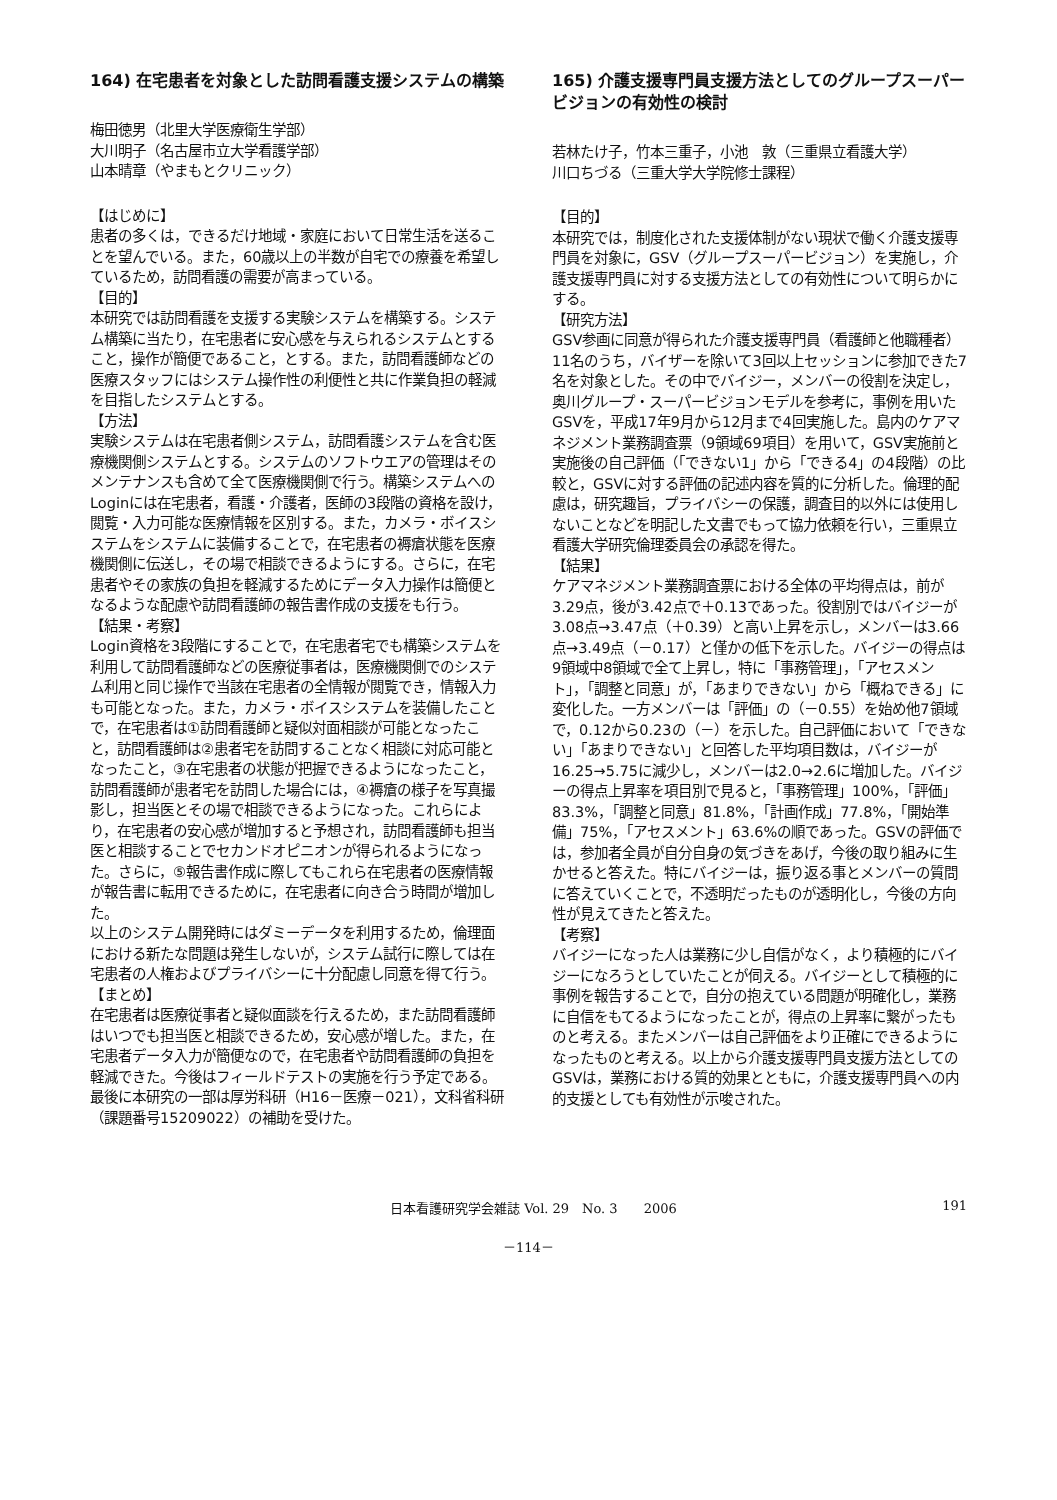164) 在宅患者を対象とした訪問看護支援システムの構築
梅田徳男（北里大学医療衛生学部）
大川明子（名古屋市立大学看護学部）
山本晴章（やまもとクリニック）
【はじめに】
患者の多くは，できるだけ地域・家庭において日常生活を送ることを望んでいる。また，60歳以上の半数が自宅での療養を希望しているため，訪問看護の需要が高まっている。
【目的】
本研究では訪問看護を支援する実験システムを構築する。システム構築に当たり，在宅患者に安心感を与えられるシステムとすること，操作が簡便であること，とする。また，訪問看護師などの医療スタッフにはシステム操作性の利便性と共に作業負担の軽減を目指したシステムとする。
【方法】
実験システムは在宅患者側システム，訪問看護システムを含む医療機関側システムとする。システムのソフトウエアの管理はそのメンテナンスも含めて全て医療機関側で行う。構築システムへのLoginには在宅患者，看護・介護者，医師の3段階の資格を設け，閲覧・入力可能な医療情報を区別する。また，カメラ・ボイスシステムをシステムに装備することで，在宅患者の褥瘡状態を医療機関側に伝送し，その場で相談できるようにする。さらに，在宅患者やその家族の負担を軽減するためにデータ入力操作は簡便となるような配慮や訪問看護師の報告書作成の支援をも行う。
【結果・考察】
Login資格を3段階にすることで，在宅患者宅でも構築システムを利用して訪問看護師などの医療従事者は，医療機関側でのシステム利用と同じ操作で当該在宅患者の全情報が閲覧でき，情報入力も可能となった。また，カメラ・ボイスシステムを装備したことで，在宅患者は①訪問看護師と疑似対面相談が可能となったこと，訪問看護師は②患者宅を訪問することなく相談に対応可能となったこと，③在宅患者の状態が把握できるようになったこと，訪問看護師が患者宅を訪問した場合には，④褥瘡の様子を写真撮影し，担当医とその場で相談できるようになった。これらにより，在宅患者の安心感が増加すると予想され，訪問看護師も担当医と相談することでセカンドオピニオンが得られるようになった。さらに，⑤報告書作成に際してもこれら在宅患者の医療情報が報告書に転用できるために，在宅患者に向き合う時間が増加した。
以上のシステム開発時にはダミーデータを利用するため，倫理面における新たな問題は発生しないが，システム試行に際しては在宅患者の人権およびプライバシーに十分配慮し同意を得て行う。
【まとめ】
在宅患者は医療従事者と疑似面談を行えるため，また訪問看護師はいつでも担当医と相談できるため，安心感が増した。また，在宅患者データ入力が簡便なので，在宅患者や訪問看護師の負担を軽減できた。今後はフィールドテストの実施を行う予定である。
最後に本研究の一部は厚労科研（H16－医療－021），文科省科研（課題番号15209022）の補助を受けた。
165) 介護支援専門員支援方法としてのグループスーパービジョンの有効性の検討
若林たけ子，竹本三重子，小池　敦（三重県立看護大学）
川口ちづる（三重大学大学院修士課程）
【目的】
本研究では，制度化された支援体制がない現状で働く介護支援専門員を対象に，GSV（グループスーパービジョン）を実施し，介護支援専門員に対する支援方法としての有効性について明らかにする。
【研究方法】
GSV参画に同意が得られた介護支援専門員（看護師と他職種者）11名のうち，バイザーを除いて3回以上セッションに参加できた7名を対象とした。その中でバイジー，メンバーの役割を決定し，奥川グループ・スーパービジョンモデルを参考に，事例を用いたGSVを，平成17年9月から12月まで4回実施した。島内のケアマネジメント業務調査票（9領域69項目）を用いて，GSV実施前と実施後の自己評価（「できない1」から「できる4」の4段階）の比較と，GSVに対する評価の記述内容を質的に分析した。倫理的配慮は，研究趣旨，プライバシーの保護，調査目的以外には使用しないことなどを明記した文書でもって協力依頼を行い，三重県立看護大学研究倫理委員会の承認を得た。
【結果】
ケアマネジメント業務調査票における全体の平均得点は，前が3.29点，後が3.42点で＋0.13であった。役割別ではバイジーが3.08点→3.47点（＋0.39）と高い上昇を示し，メンバーは3.66点→3.49点（－0.17）と僅かの低下を示した。バイジーの得点は9領域中8領域で全て上昇し，特に「事務管理」，「アセスメント」，「調整と同意」が，「あまりできない」から「概ねできる」に変化した。一方メンバーは「評価」の（－0.55）を始め他7領域で，0.12から0.23の（－）を示した。自己評価において「できない」「あまりできない」と回答した平均項目数は，バイジーが16.25→5.75に減少し，メンバーは2.0→2.6に増加した。バイジーの得点上昇率を項目別で見ると，「事務管理」100%，「評価」83.3%，「調整と同意」81.8%，「計画作成」77.8%，「開始準備」75%，「アセスメント」63.6%の順であった。GSVの評価では，参加者全員が自分自身の気づきをあげ，今後の取り組みに生かせると答えた。特にバイジーは，振り返る事とメンバーの質問に答えていくことで，不透明だったものが透明化し，今後の方向性が見えてきたと答えた。
【考察】
バイジーになった人は業務に少し自信がなく，より積極的にバイジーになろうとしていたことが伺える。バイジーとして積極的に事例を報告することで，自分の抱えている問題が明確化し，業務に自信をもてるようになったことが，得点の上昇率に繋がったものと考える。またメンバーは自己評価をより正確にできるようになったものと考える。以上から介護支援専門員支援方法としてのGSVは，業務における質的効果とともに，介護支援専門員への内的支援としても有効性が示唆された。
日本看護研究学会雑誌 Vol. 29　No. 3　　2006 191
－114－